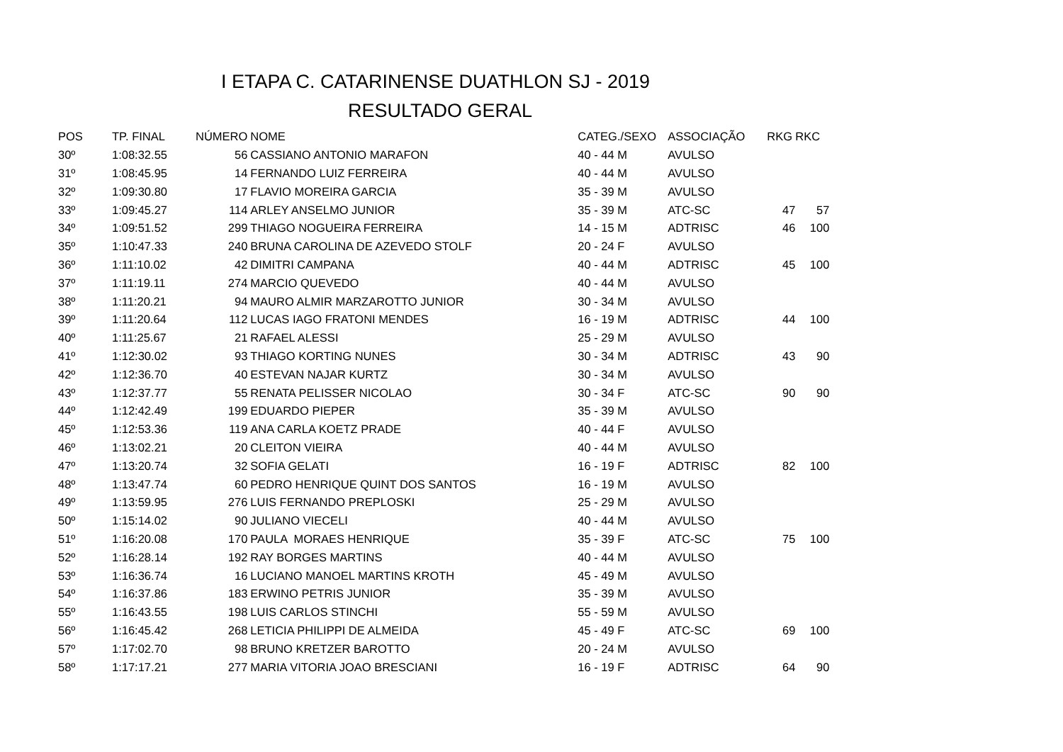I ETAPA C. CATARINENSE DUATHLON SJ - 2019
RESULTADO GERAL
| POS | TP. FINAL | NÚMERO | NOME | CATEG./SEXO | ASSOCIAÇÃO | RKG | RKC |
| --- | --- | --- | --- | --- | --- | --- | --- |
| 30º | 1:08:32.55 | 56 | CASSIANO ANTONIO MARAFON | 40 - 44 M | AVULSO | | |
| 31º | 1:08:45.95 | 14 | FERNANDO LUIZ FERREIRA | 40 - 44 M | AVULSO | | |
| 32º | 1:09:30.80 | 17 | FLAVIO MOREIRA GARCIA | 35 - 39 M | AVULSO | | |
| 33º | 1:09:45.27 | 114 | ARLEY ANSELMO JUNIOR | 35 - 39 M | ATC-SC | 47 | 57 |
| 34º | 1:09:51.52 | 299 | THIAGO NOGUEIRA FERREIRA | 14 - 15 M | ADTRISC | 46 | 100 |
| 35º | 1:10:47.33 | 240 | BRUNA CAROLINA DE AZEVEDO STOLF | 20 - 24 F | AVULSO | | |
| 36º | 1:11:10.02 | 42 | DIMITRI CAMPANA | 40 - 44 M | ADTRISC | 45 | 100 |
| 37º | 1:11:19.11 | 274 | MARCIO QUEVEDO | 40 - 44 M | AVULSO | | |
| 38º | 1:11:20.21 | 94 | MAURO ALMIR MARZAROTTO JUNIOR | 30 - 34 M | AVULSO | | |
| 39º | 1:11:20.64 | 112 | LUCAS IAGO FRATONI MENDES | 16 - 19 M | ADTRISC | 44 | 100 |
| 40º | 1:11:25.67 | 21 | RAFAEL ALESSI | 25 - 29 M | AVULSO | | |
| 41º | 1:12:30.02 | 93 | THIAGO KORTING NUNES | 30 - 34 M | ADTRISC | 43 | 90 |
| 42º | 1:12:36.70 | 40 | ESTEVAN NAJAR KURTZ | 30 - 34 M | AVULSO | | |
| 43º | 1:12:37.77 | 55 | RENATA PELISSER NICOLAO | 30 - 34 F | ATC-SC | 90 | 90 |
| 44º | 1:12:42.49 | 199 | EDUARDO PIEPER | 35 - 39 M | AVULSO | | |
| 45º | 1:12:53.36 | 119 | ANA CARLA KOETZ PRADE | 40 - 44 F | AVULSO | | |
| 46º | 1:13:02.21 | 20 | CLEITON VIEIRA | 40 - 44 M | AVULSO | | |
| 47º | 1:13:20.74 | 32 | SOFIA GELATI | 16 - 19 F | ADTRISC | 82 | 100 |
| 48º | 1:13:47.74 | 60 | PEDRO HENRIQUE QUINT DOS SANTOS | 16 - 19 M | AVULSO | | |
| 49º | 1:13:59.95 | 276 | LUIS FERNANDO PREPLOSKI | 25 - 29 M | AVULSO | | |
| 50º | 1:15:14.02 | 90 | JULIANO VIECELI | 40 - 44 M | AVULSO | | |
| 51º | 1:16:20.08 | 170 | PAULA MORAES HENRIQUE | 35 - 39 F | ATC-SC | 75 | 100 |
| 52º | 1:16:28.14 | 192 | RAY BORGES MARTINS | 40 - 44 M | AVULSO | | |
| 53º | 1:16:36.74 | 16 | LUCIANO MANOEL MARTINS KROTH | 45 - 49 M | AVULSO | | |
| 54º | 1:16:37.86 | 183 | ERWINO PETRIS JUNIOR | 35 - 39 M | AVULSO | | |
| 55º | 1:16:43.55 | 198 | LUIS CARLOS STINCHI | 55 - 59 M | AVULSO | | |
| 56º | 1:16:45.42 | 268 | LETICIA PHILIPPI DE ALMEIDA | 45 - 49 F | ATC-SC | 69 | 100 |
| 57º | 1:17:02.70 | 98 | BRUNO KRETZER BAROTTO | 20 - 24 M | AVULSO | | |
| 58º | 1:17:17.21 | 277 | MARIA VITORIA JOAO BRESCIANI | 16 - 19 F | ADTRISC | 64 | 90 |